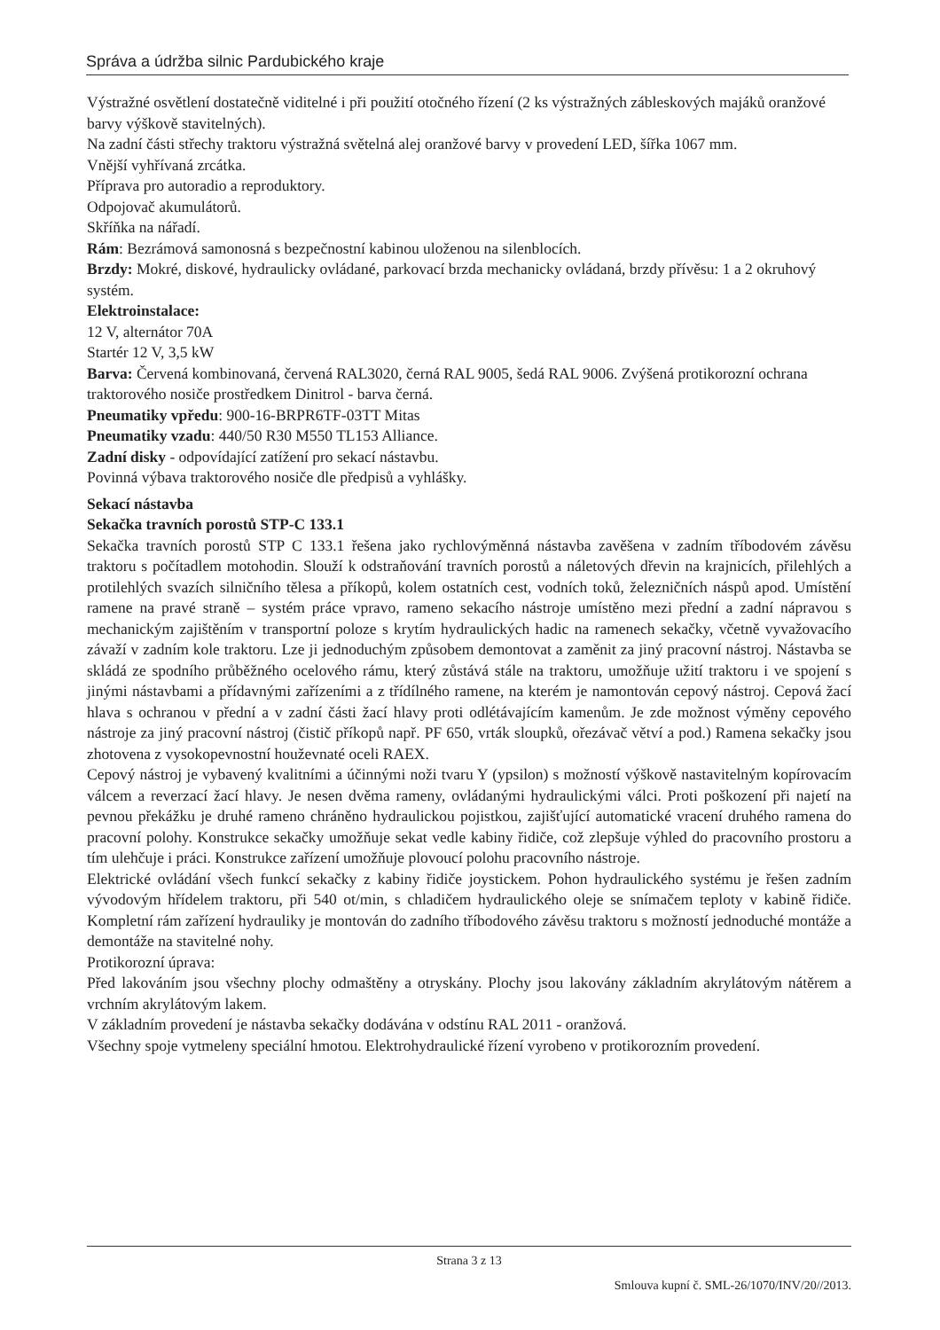Správa a údržba silnic Pardubického kraje
Výstražné osvětlení dostatečně viditelné i při použití otočného řízení (2 ks výstražných zábleskových majáků oranžové barvy výškově stavitelných).
Na zadní části střechy traktoru výstražná světelná alej oranžové barvy v provedení LED, šířka 1067 mm.
Vnější vyhřívaná zrcátka.
Příprava pro autoradio a reproduktory.
Odpojovač akumulátorů.
Skříňka na nářadí.
Rám: Bezrámová samonosná s bezpečnostní kabinou uloženou na silenblocích.
Brzdy: Mokré, diskové, hydraulicky ovládané, parkovací brzda mechanicky ovládaná, brzdy přívěsu: 1 a 2 okruhový systém.
Elektroinstalace:
12 V, alternátor 70A
Startér 12 V, 3,5 kW
Barva: Červená kombinovaná, červená RAL3020, černá RAL 9005, šedá RAL 9006. Zvýšená protikorozní ochrana traktorového nosiče prostředkem Dinitrol - barva černá.
Pneumatiky vpředu: 900-16-BRPR6TF-03TT Mitas
Pneumatiky vzadu: 440/50 R30 M550 TL153 Alliance.
Zadní disky - odpovídající zatížení pro sekací nástavbu.
Povinná výbava traktorového nosiče dle předpisů a vyhlášky.
Sekací nástavba
Sekačka travních porostů STP-C 133.1
Sekačka travních porostů STP C 133.1 řešena jako rychlovýměnná nástavba zavěšena v zadním tříbodovém závěsu traktoru s počítadlem motohodin. Slouží k odstraňování travních porostů a náletových dřevin na krajnicích, přilehlých a protilehlých svazích silničního tělesa a příkopů, kolem ostatních cest, vodních toků, železničních náspů apod. Umístění ramene na pravé straně – systém práce vpravo, rameno sekacího nástroje umístěno mezi přední a zadní nápravou s mechanickým zajištěním v transportní poloze s krytím hydraulických hadic na ramenech sekačky, včetně vyvažovacího závaží v zadním kole traktoru. Lze ji jednoduchým způsobem demontovat a zaměnit za jiný pracovní nástroj. Nástavba se skládá ze spodního průběžného ocelového rámu, který zůstává stále na traktoru, umožňuje užití traktoru i ve spojení s jinými nástavbami a přídavnými zařízeními a z třídílného ramene, na kterém je namontován cepový nástroj. Cepová žací hlava s ochranou v přední a v zadní části žací hlavy proti odlétávajícím kamenům. Je zde možnost výměny cepového nástroje za jiný pracovní nástroj (čistič příkopů např. PF 650, vrták sloupků, ořezávač větví a pod.) Ramena sekačky jsou zhotovena z vysokopevnostní houževnaté oceli RAEX.
Cepový nástroj je vybavený kvalitními a účinnými noži tvaru Y (ypsilon) s možností výškově nastavitelným kopírovacím válcem a reverzací žací hlavy. Je nesen dvěma rameny, ovládanými hydraulickými válci. Proti poškození při najetí na pevnou překážku je druhé rameno chráněno hydraulickou pojistkou, zajišťující automatické vracení druhého ramena do pracovní polohy. Konstrukce sekačky umožňuje sekat vedle kabiny řidiče, což zlepšuje výhled do pracovního prostoru a tím ulehčuje i práci. Konstrukce zařízení umožňuje plovoucí polohu pracovního nástroje.
Elektrické ovládání všech funkcí sekačky z kabiny řidiče joystickem. Pohon hydraulického systému je řešen zadním vývodovým hřídelem traktoru, při 540 ot/min, s chladičem hydraulického oleje se snímačem teploty v kabině řidiče. Kompletní rám zařízení hydrauliky je montován do zadního tříbodového závěsu traktoru s možností jednoduché montáže a demontáže na stavitelné nohy.
Protikorozní úprava:
Před lakováním jsou všechny plochy odmaštěny a otryskány. Plochy jsou lakovány základním akrylátovým nátěrem a vrchním akrylátovým lakem.
V základním provedení je nástavba sekačky dodávána v odstínu RAL 2011 - oranžová.
Všechny spoje vytmeleny speciální hmotou. Elektrohydraulické řízení vyrobeno v protikorozním provedení.
Strana 3 z 13
Smlouva kupní č. SML-26/1070/INV/20//2013.